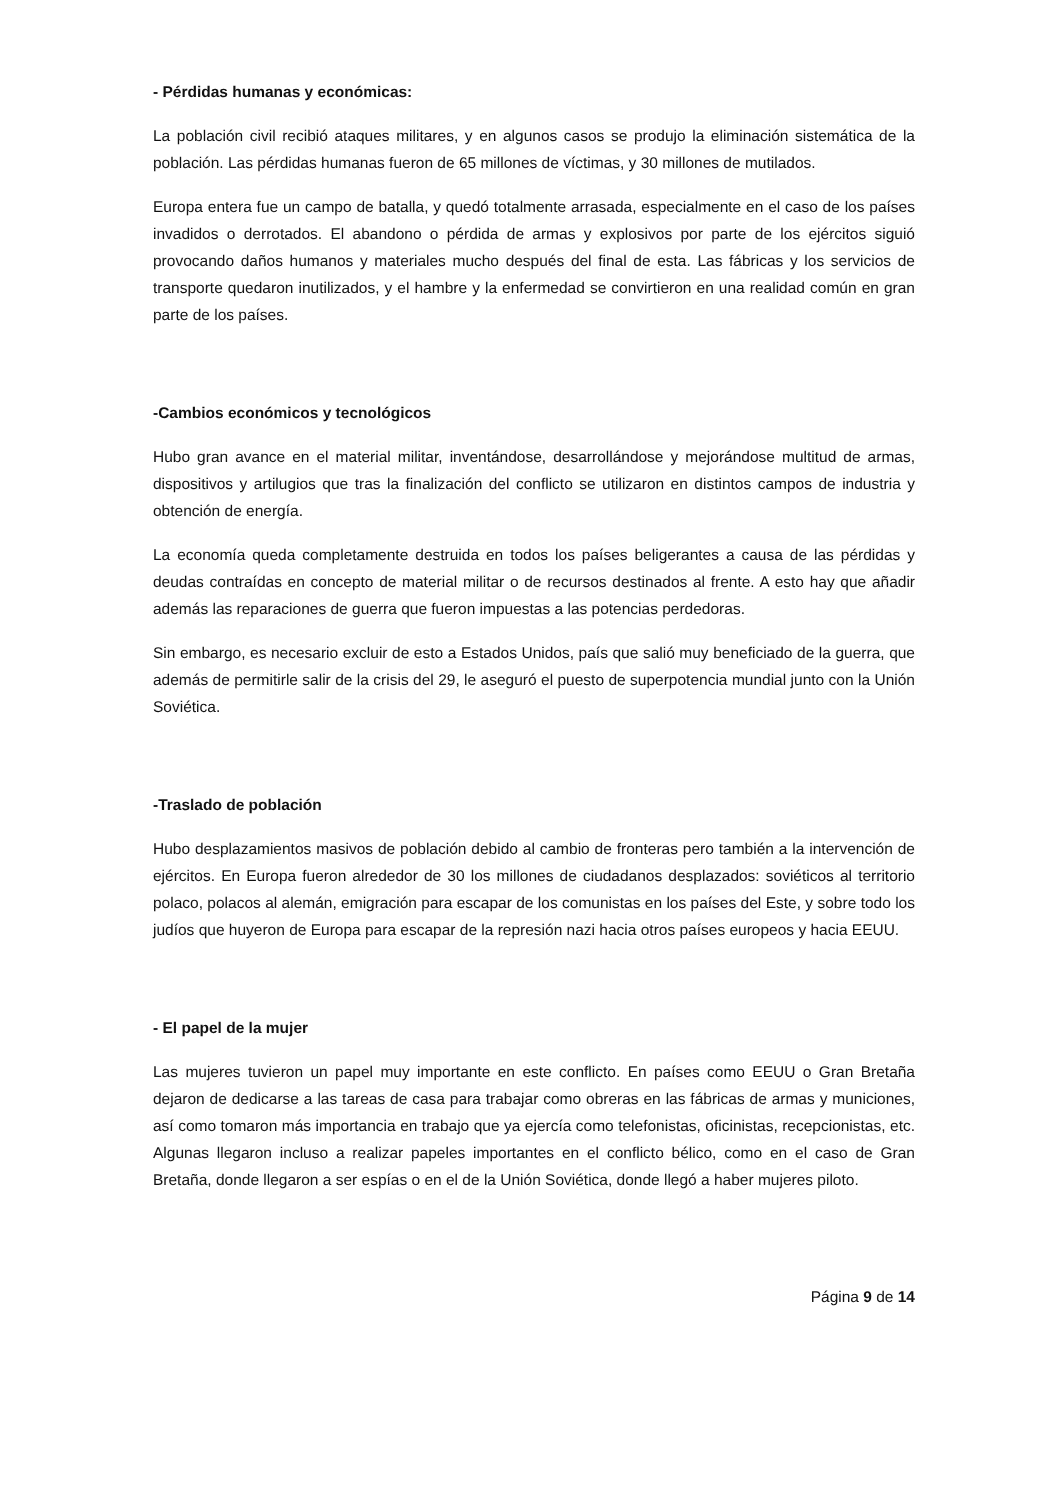- Pérdidas humanas y económicas:
La población civil recibió ataques militares, y en algunos casos se produjo la eliminación sistemática de la población. Las pérdidas humanas fueron de 65 millones de víctimas, y 30 millones de mutilados.
Europa entera fue un campo de batalla, y quedó totalmente arrasada, especialmente en el caso de los países invadidos o derrotados. El abandono o pérdida de armas y explosivos por parte de los ejércitos siguió provocando daños humanos y materiales mucho después del final de esta. Las fábricas y los servicios de transporte quedaron inutilizados, y el hambre y la enfermedad se convirtieron en una realidad común en gran parte de los países.
-Cambios económicos y tecnológicos
Hubo gran avance en el material militar, inventándose, desarrollándose y mejorándose multitud de armas, dispositivos y artilugios que tras la finalización del conflicto se utilizaron en distintos campos de industria y obtención de energía.
La economía queda completamente destruida en todos los países beligerantes a causa de las pérdidas y deudas contraídas en concepto de material militar o de recursos destinados al frente. A esto hay que añadir además las reparaciones de guerra que fueron impuestas a las potencias perdedoras.
Sin embargo, es necesario excluir de esto a Estados Unidos, país que salió muy beneficiado de la guerra, que además de permitirle salir de la crisis del 29, le aseguró el puesto de superpotencia mundial junto con la Unión Soviética.
-Traslado de población
Hubo desplazamientos masivos de población debido al cambio de fronteras pero también a la intervención de ejércitos. En Europa fueron alrededor de 30 los millones de ciudadanos desplazados: soviéticos al territorio polaco, polacos al alemán, emigración para escapar de los comunistas en los países del Este, y sobre todo los judíos que huyeron de Europa para escapar de la represión nazi hacia otros países europeos y hacia EEUU.
- El papel de la mujer
Las mujeres tuvieron un papel muy importante en este conflicto. En países como EEUU o Gran Bretaña dejaron de dedicarse a las tareas de casa para trabajar como obreras en las fábricas de armas y municiones, así como tomaron más importancia en trabajo que ya ejercía como telefonistas, oficinistas, recepcionistas, etc. Algunas llegaron incluso a realizar papeles importantes en el conflicto bélico, como en el caso de Gran Bretaña, donde llegaron a ser espías o en el de la Unión Soviética, donde llegó a haber mujeres piloto.
Página 9 de 14